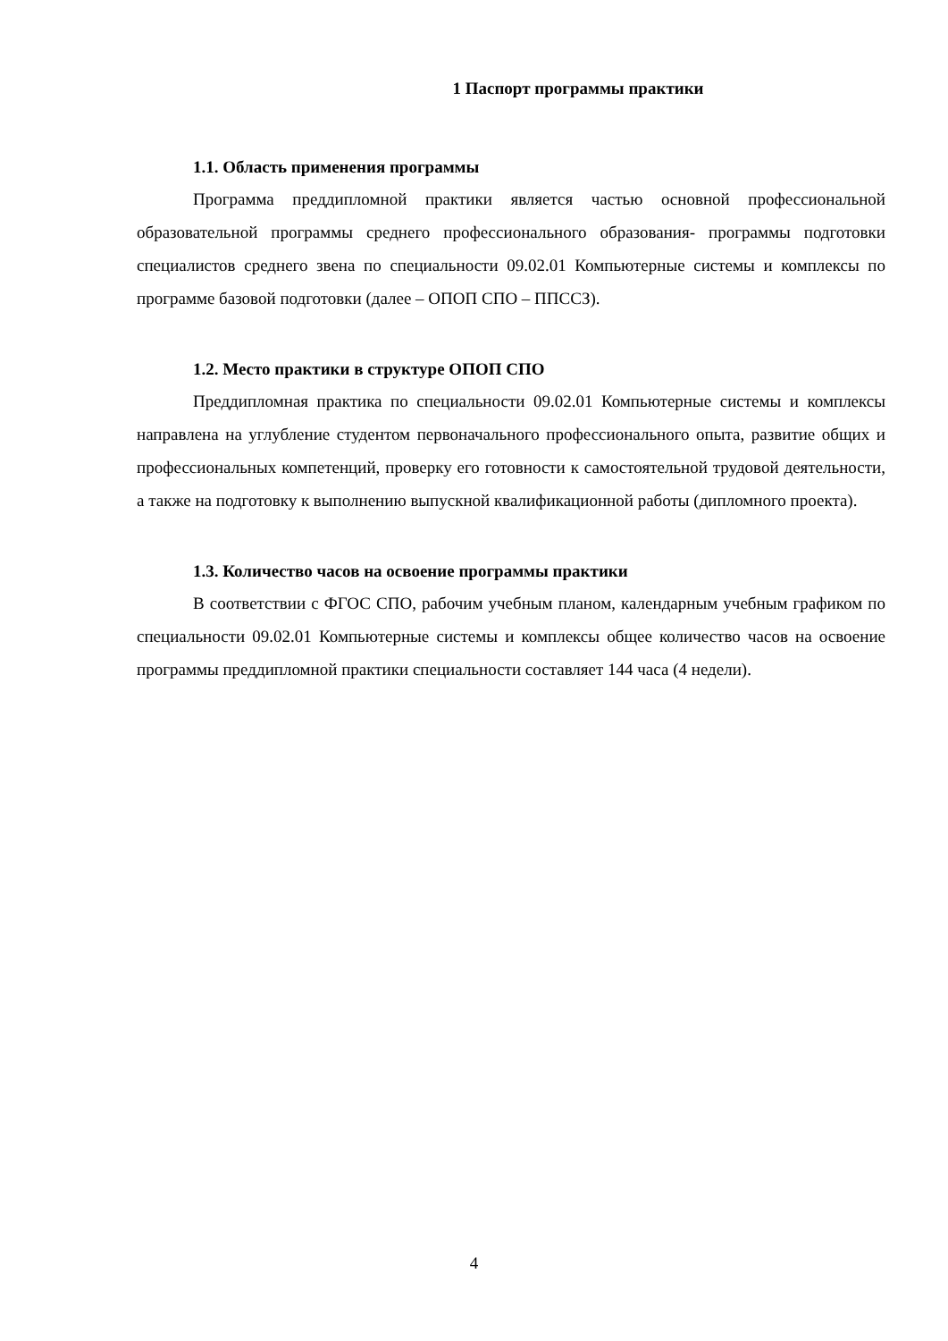1 Паспорт программы практики
1.1. Область применения программы
Программа преддипломной практики является частью основной профессиональной образовательной программы среднего профессионального образования- программы подготовки специалистов среднего звена по специальности 09.02.01 Компьютерные системы и комплексы по программе базовой подготовки (далее – ОПОП СПО – ППССЗ).
1.2. Место практики в структуре ОПОП СПО
Преддипломная практика по специальности 09.02.01 Компьютерные системы и комплексы направлена на углубление студентом первоначального профессионального опыта, развитие общих и профессиональных компетенций, проверку его готовности к самостоятельной трудовой деятельности, а также на подготовку к выполнению выпускной квалификационной работы (дипломного проекта).
1.3. Количество часов на освоение программы практики
В соответствии с ФГОС СПО, рабочим учебным планом, календарным учебным графиком по специальности 09.02.01 Компьютерные системы и комплексы общее количество часов на освоение программы преддипломной практики специальности составляет 144 часа (4 недели).
4